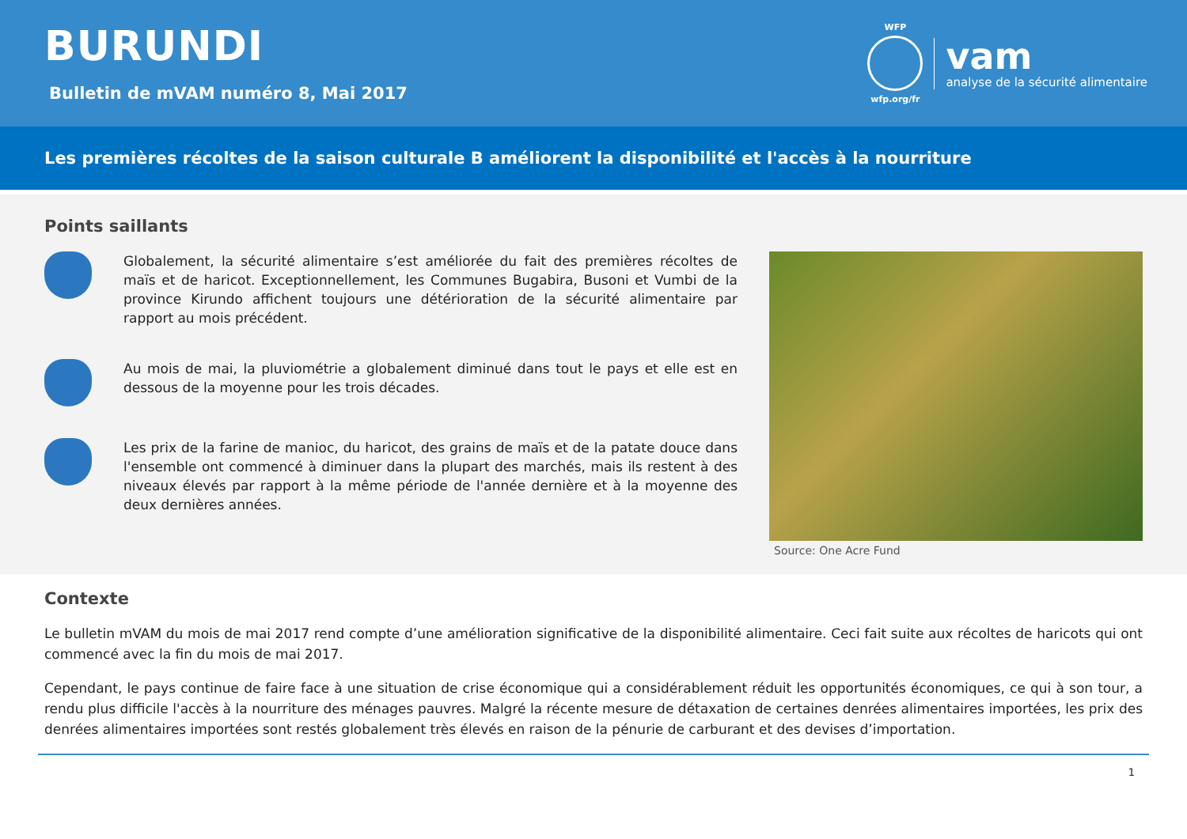BURUNDI
Bulletin de mVAM numéro 8, Mai 2017
WFP
wfp.org/fr
vam
analyse de la sécurité alimentaire
Les premières récoltes de la saison culturale B améliorent la disponibilité et l'accès à la nourriture
Points saillants
Globalement, la sécurité alimentaire s’est améliorée du fait des premières récoltes de maïs et de haricot. Exceptionnellement, les Communes Bugabira, Busoni et Vumbi de la province Kirundo affichent toujours une détérioration de la sécurité alimentaire par rapport au mois précédent.
Au mois de mai, la pluviométrie a globalement diminué dans tout le pays et elle est en dessous de la moyenne pour les trois décades.
Les prix de la farine de manioc, du haricot, des grains de maïs et de la patate douce dans l'ensemble ont commencé à diminuer dans la plupart des marchés, mais ils restent à des niveaux élevés par rapport à la même période de l'année dernière et à la moyenne des deux dernières années.
Source: One Acre Fund
Contexte
Le bulletin mVAM du mois de mai 2017 rend compte d’une amélioration significative de la disponibilité alimentaire. Ceci fait suite aux récoltes de haricots qui ont commencé avec la fin du mois de mai 2017.
Cependant, le pays continue de faire face à une situation de crise économique qui a considérablement réduit les opportunités économiques, ce qui à son tour, a rendu plus difficile l'accès à la nourriture des ménages pauvres. Malgré la récente mesure de détaxation de certaines denrées alimentaires importées, les prix des denrées alimentaires importées sont restés globalement très élevés en raison de la pénurie de carburant et des devises d’importation.
1